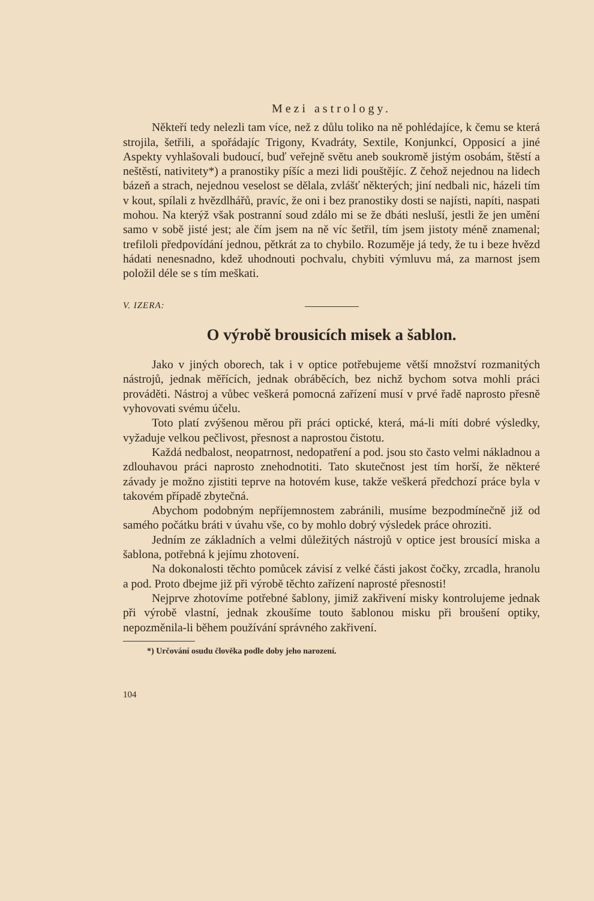Mezi astrology.
Někteří tedy nelezli tam více, než z důlu toliko na ně pohlédajíce, k čemu se která strojila, šetřili, a spořádajíc Trigony, Kvadráty, Sextile, Konjunkcí, Opposicí a jiné Aspekty vyhlašovali budoucí, buď veřejně světu aneb soukromě jistým osobám, štěstí a neštěstí, nativitety*) a pranostiky píšíc a mezi lidi pouštějíc. Z čehož nejednou na lidech bázeň a strach, nejednou veselost se dělala, zvlášť některých; jiní nedbali nic, házeli tím v kout, spílali z hvězdlhářů, pravíc, že oni i bez pranostiky dosti se najísti, napíti, naspati mohou. Na kterýž však postranní soud zdálo mi se že dbáti nesluší, jestli že jen umění samo v sobě jisté jest; ale čím jsem na ně víc šetřil, tím jsem jistoty méně znamenal; trefiloli předpovídání jednou, pětkrát za to chybilo. Rozuměje já tedy, že tu i beze hvězd hádati nenesnadno, kdež uhodnouti pochvalu, chybiti výmluvu má, za marnost jsem položil déle se s tím meškati.
V. IZERA:
O výrobě brousicích misek a šablon.
Jako v jiných oborech, tak i v optice potřebujeme větší množství rozmanitých nástrojů, jednak měřících, jednak obráběcích, bez nichž bychom sotva mohli práci prováděti. Nástroj a vůbec veškerá pomocná zařízení musí v prvé řadě naprosto přesně vyhovovati svému účelu.
Toto platí zvýšenou měrou při práci optické, která, má-li míti dobré výsledky, vyžaduje velkou pečlivost, přesnost a naprostou čistotu.
Každá nedbalost, neopatrnost, nedopatření a pod. jsou sto často velmi nákladnou a zdlouhavou práci naprosto znehodnotiti. Tato skutečnost jest tím horší, že některé závady je možno zjistiti teprve na hotovém kuse, takže veškerá předchozí práce byla v takovém případě zbytečná.
Abychom podobným nepříjemnostem zabránili, musíme bezpodmínečně již od samého počátku bráti v úvahu vše, co by mohlo dobrý výsledek práce ohroziti.
Jedním ze základních a velmi důležitých nástrojů v optice jest brousící miska a šablona, potřebná k jejímu zhotovení.
Na dokonalosti těchto pomůcek závisí z velké části jakost čočky, zrcadla, hranolu a pod. Proto dbejme již při výrobě těchto zařízení naprosté přesnosti!
Nejprve zhotovíme potřebné šablony, jimiž zakřivení misky kontrolujeme jednak při výrobě vlastní, jednak zkoušíme touto šablonou misku při broušení optiky, nepozměnila-li během používání správného zakřivení.
*) Určování osudu člověka podle doby jeho narození.
104